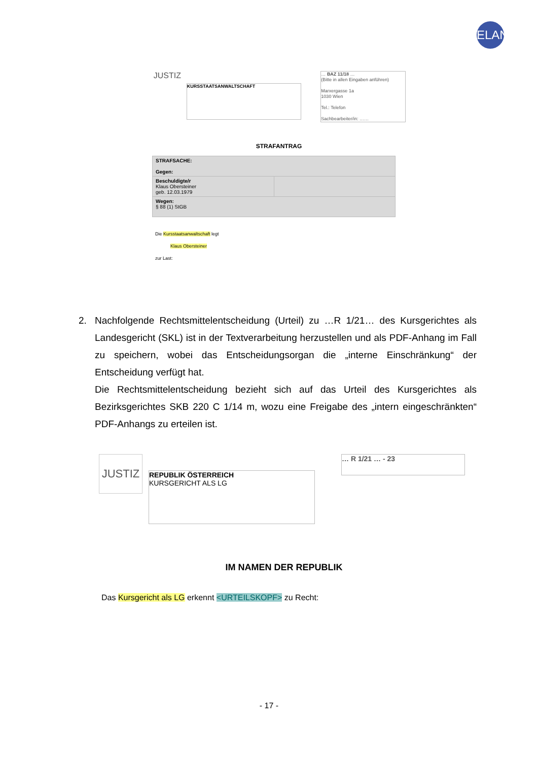ELAN
JUSTIZ
KURSSTAATSANWALTSCHAFT
… BAZ 11/18 …
(Bitte in allen Eingaben anführen)
Marxergasse 1a
1030 Wien
Tel.: Telefon
Sachbearbeiter/in: ……
STRAFANTRAG
| STRAFSACHE: Gegen: | |
| Beschuldigte/r Klaus Obersteiner geb. 12.03.1979 | |
| Wegen: § 88 (1) StGB | |
Die Kursstaatsanwaltschaft legt
Klaus Obersteiner
zur Last:
2. Nachfolgende Rechtsmittelentscheidung (Urteil) zu …R 1/21… des Kursgerichtes als Landesgericht (SKL) ist in der Textverarbeitung herzustellen und als PDF-Anhang im Fall zu speichern, wobei das Entscheidungsorgan die „interne Einschränkung“ der Entscheidung verfügt hat.
Die Rechtsmittelentscheidung bezieht sich auf das Urteil des Kursgerichtes als Bezirksgerichtes SKB 220 C 1/14 m, wozu eine Freigabe des „intern eingeschränkten“ PDF-Anhangs zu erteilen ist.
JUSTIZ
REPUBLIK ÖSTERREICH
KURSGERICHT ALS LG
… R 1/21 … - 23
IM NAMEN DER REPUBLIK
Das Kursgericht als LG erkennt <URTEILSKOPF> zu Recht:
- 17 -